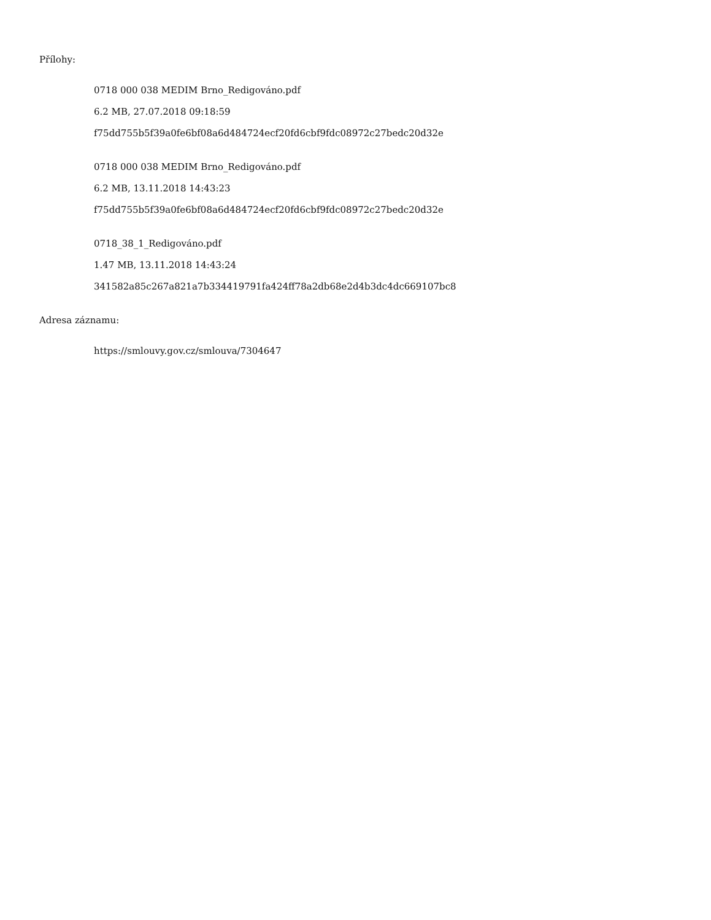Přílohy:
0718 000 038 MEDIM Brno_Redigováno.pdf
6.2 MB, 27.07.2018 09:18:59
f75dd755b5f39a0fe6bf08a6d484724ecf20fd6cbf9fdc08972c27bedc20d32e
0718 000 038 MEDIM Brno_Redigováno.pdf
6.2 MB, 13.11.2018 14:43:23
f75dd755b5f39a0fe6bf08a6d484724ecf20fd6cbf9fdc08972c27bedc20d32e
0718_38_1_Redigováno.pdf
1.47 MB, 13.11.2018 14:43:24
341582a85c267a821a7b334419791fa424ff78a2db68e2d4b3dc4dc669107bc8
Adresa záznamu:
https://smlouvy.gov.cz/smlouva/7304647